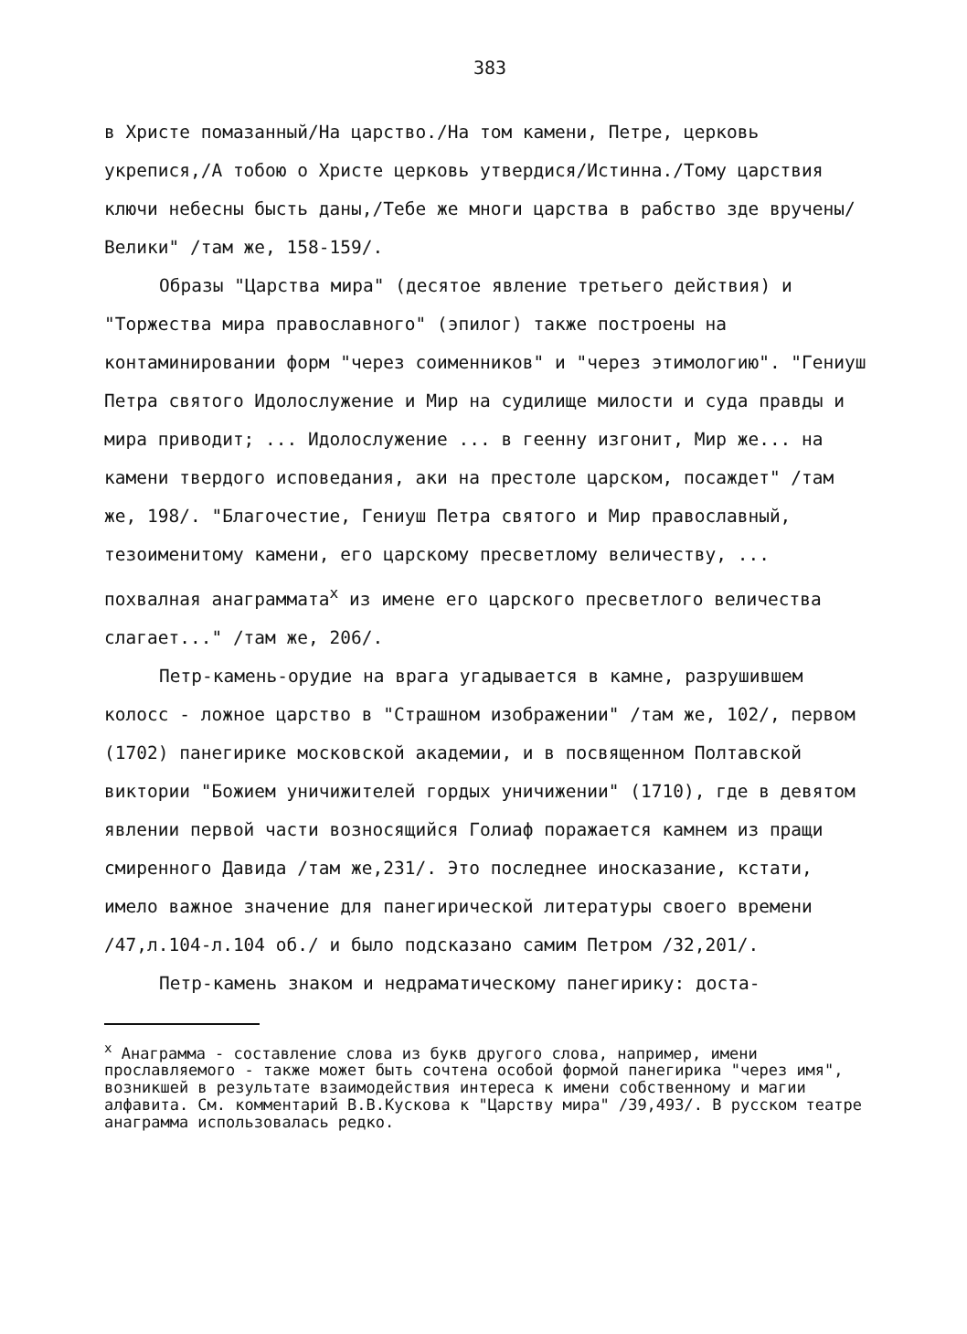383
в Христе помазанный/На царство./На том камени, Петре, церковь укрепися,/А тобою о Христе церковь утвердися/Истинна./Тому царствия ключи небесны бысть даны,/Тебе же многи царства в рабство зде вручены/Велики" /там же, 158-159/.
Образы "Царства мира" (десятое явление третьего действия) и "Торжества мира православного" (эпилог) также построены на контаминировании форм "через соименников" и "через этимологию". "Гениуш Петра святого Идолослужение и Мир на судилище милости и суда правды и мира приводит; ... Идолослужение ... в геенну изгонит, Мир же... на камени твердого исповедания, аки на престоле царском, посаждет" /там же, 198/. "Благочестие, Гениуш Петра святого и Мир православный, тезоименитому камени, его царскому пресветлому величеству, ... похвалная анаграммата<sup>х</sup> из имене его царского пресветлого величества слагает..." /там же, 206/.
Петр-камень-орудие на врага угадывается в камне, разрушившем колосс - ложное царство в "Страшном изображении" /там же, 102/, первом (1702) панегирике московской академии, и в посвященном Полтавской виктории "Божием уничижителей гордых уничижении" (1710), где в девятом явлении первой части возносящийся Голиаф поражается камнем из пращи смиренного Давида /там же,231/. Это последнее иносказание, кстати, имело важное значение для панегирической литературы своего времени /47,л.104-л.104 об./ и было подсказано самим Петром /32,201/.
Петр-камень знаком и недраматическому панегирику: доста-
<sup>х</sup> Анаграмма - составление слова из букв другого слова, например, имени прославляемого - также может быть сочтена особой формой панегирика "через имя", возникшей в результате взаимодействия интереса к имени собственному и магии алфавита. См. комментарий В.В.Кускова к "Царству мира" /39,493/. В русском театре анаграмма использовалась редко.